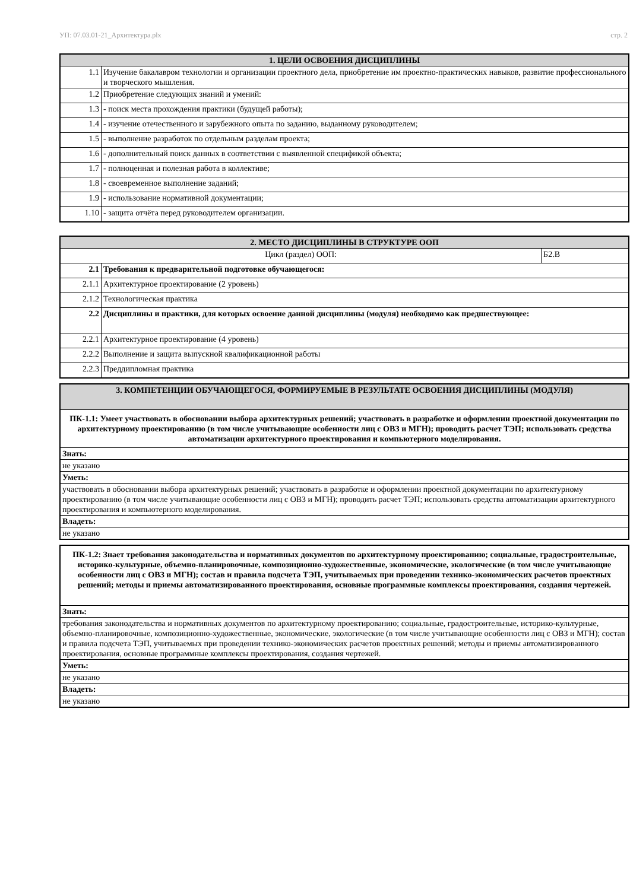УП: 07.03.01-21_Архитектура.plx стр. 2
| 1. ЦЕЛИ ОСВОЕНИЯ ДИСЦИПЛИНЫ | |
| --- | --- |
| 1.1 | Изучение бакалавром технологии и организации проектного дела, приобретение им проектно-практических навыков, развитие профессионального и творческого мышления. |
| 1.2 | Приобретение следующих знаний и умений: |
| 1.3 | - поиск места прохождения практики (будущей работы); |
| 1.4 | - изучение отечественного и зарубежного опыта по заданию, выданному руководителем; |
| 1.5 | - выполнение разработок по отдельным разделам проекта; |
| 1.6 | - дополнительный поиск данных в соответствии с выявленной спецификой объекта; |
| 1.7 | - полноценная и полезная работа в коллективе; |
| 1.8 | - своевременное выполнение заданий; |
| 1.9 | - использование нормативной документации; |
| 1.10 | - защита отчёта перед руководителем организации. |
| 2. МЕСТО ДИСЦИПЛИНЫ В СТРУКТУРЕ ООП | | |
| --- | --- | --- |
| Цикл (раздел) ООП: | | Б2.В |
| 2.1 | Требования к предварительной подготовке обучающегося: | |
| 2.1.1 | Архитектурное проектирование (2 уровень) | |
| 2.1.2 | Технологическая практика | |
| 2.2 | Дисциплины и практики, для которых освоение данной дисциплины (модуля) необходимо как предшествующее: | |
| 2.2.1 | Архитектурное проектирование (4 уровень) | |
| 2.2.2 | Выполнение и защита выпускной квалификационной работы | |
| 2.2.3 | Преддипломная практика | |
| 3. КОМПЕТЕНЦИИ ОБУЧАЮЩЕГОСЯ, ФОРМИРУЕМЫЕ В РЕЗУЛЬТАТЕ ОСВОЕНИЯ ДИСЦИПЛИНЫ (МОДУЛЯ) |
| --- |
| ПК-1.1: Умеет участвовать в обосновании выбора архитектурных решений; участвовать в разработке и оформлении проектной документации по архитектурному проектированию (в том числе учитывающие особенности лиц с ОВЗ и МГН); проводить расчет ТЭП; использовать средства автоматизации архитектурного проектирования и компьютерного моделирования. |
| Знать: |
| не указано |
| Уметь: |
| участвовать в обосновании выбора архитектурных решений; участвовать в разработке и оформлении проектной документации по архитектурному проектированию (в том числе учитывающие особенности лиц с ОВЗ и МГН); проводить расчет ТЭП; использовать средства автоматизации архитектурного проектирования и компьютерного моделирования. |
| Владеть: |
| не указано |
| ПК-1.2: Знает требования законодательства и нормативных документов по архитектурному проектированию; социальные, градостроительные, историко-культурные, объемно-планировочные, композиционно-художественные, экономические, экологические (в том числе учитывающие особенности лиц с ОВЗ и МГН); состав и правила подсчета ТЭП, учитываемых при проведении технико-экономических расчетов проектных решений; методы и приемы автоматизированного проектирования, основные программные комплексы проектирования, создания чертежей. |
| Знать: |
| требования законодательства и нормативных документов по архитектурному проектированию; социальные, градостроительные, историко-культурные, объемно-планировочные, композиционно-художественные, экономические, экологические (в том числе учитывающие особенности лиц с ОВЗ и МГН); состав и правила подсчета ТЭП, учитываемых при проведении технико-экономических расчетов проектных решений; методы и приемы автоматизированного проектирования, основные программные комплексы проектирования, создания чертежей. |
| Уметь: |
| не указано |
| Владеть: |
| не указано |